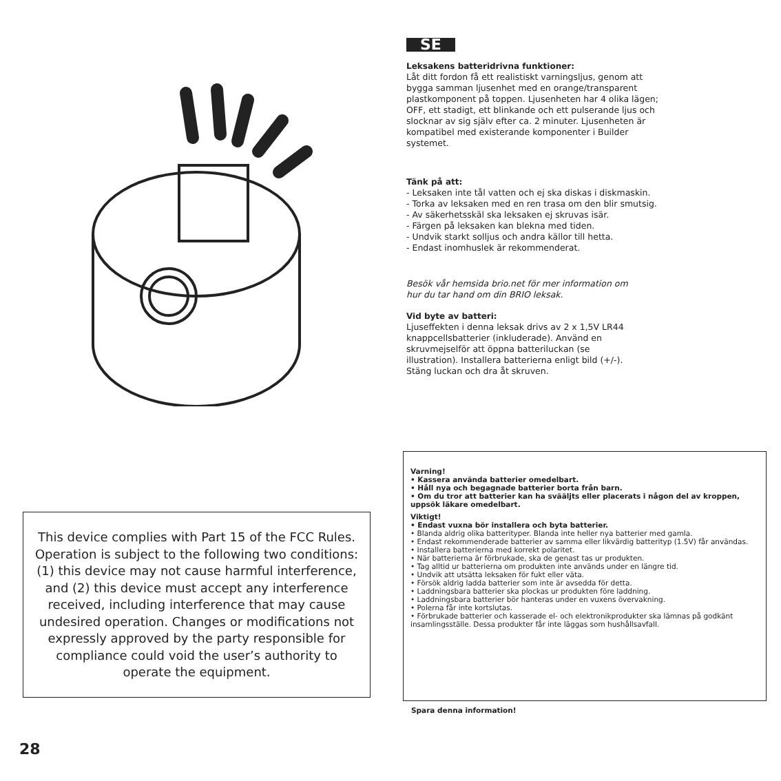This device complies with Part 15 of the FCC Rules.
Operation is subject to the following two conditions:
(1) this device may not cause harmful interference,
and (2) this device must accept any interference
received, including interference that may cause
undesired operation. Changes or modifications not
expressly approved by the party responsible for
compliance could void the user’s authority to
operate the equipment.
SE
Leksakens batteridrivna funktioner:
Låt ditt fordon få ett realistiskt varningsljus, genom att bygga samman ljusenhet med en orange/transparent plastkomponent på toppen. Ljusenheten har 4 olika lägen; OFF, ett stadigt, ett blinkande och ett pulserande ljus och slocknar av sig själv efter ca. 2 minuter. Ljusenheten är kompatibel med existerande komponenter i Builder systemet.
Tänk på att:
- Leksaken inte tål vatten och ej ska diskas i diskmaskin.
- Torka av leksaken med en ren trasa om den blir smutsig.
- Av säkerhetsskäl ska leksaken ej skruvas isär.
- Färgen på leksaken kan blekna med tiden.
- Undvik starkt solljus och andra källor till hetta.
- Endast inomhuslek är rekommenderat.
Besök vår hemsida brio.net för mer information om hur du tar hand om din BRIO leksak.
Vid byte av batteri:
Ljuseffekten i denna leksak drivs av 2 x 1,5V LR44 knappcellsbatterier (inkluderade). Använd en skruvmejselför att öppna batteriluckan (se illustration). Installera batterierna enligt bild (+/-). Stäng luckan och dra åt skruven.
Varning!
• Kassera använda batterier omedelbart.
• Håll nya och begagnade batterier borta från barn.
• Om du tror att batterier kan ha svääljts eller placerats i någon del av kroppen, uppsök läkare omedelbart.
Viktigt!
• Endast vuxna bör installera och byta batterier.
• Blanda aldrig olika batterityper. Blanda inte heller nya batterier med gamla.
• Endast rekommenderade batterier av samma eller likvärdig batterityp (1.5V) får användas.
• Installera batterierna med korrekt polaritet.
• När batterierna är förbrukade, ska de genast tas ur produkten.
• Tag alltid ur batterierna om produkten inte används under en längre tid.
• Undvik att utsätta leksaken för fukt eller väta.
• Försök aldrig ladda batterier som inte är avsedda för detta.
• Laddningsbara batterier ska plockas ur produkten före laddning.
• Laddningsbara batterier bör hanteras under en vuxens övervakning.
• Polerna får inte kortslutas.
• Förbrukade batterier och kasserade el- och elektronikprodukter ska lämnas på godkänt insamlingsställe. Dessa produkter får inte läggas som hushållsavfall.
Spara denna information!
28